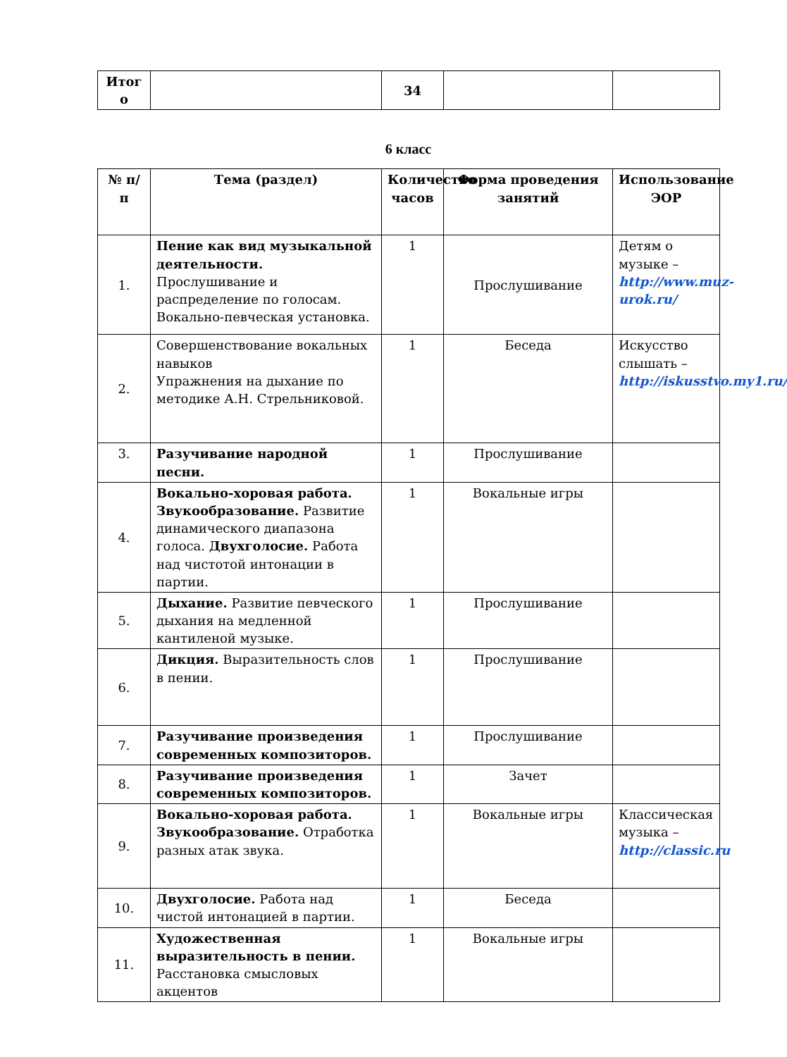| Итог о | | 34 | | |
6 класс
| № п/п | Тема (раздел) | Количество часов | Форма проведения занятий | Использование ЭОР |
| --- | --- | --- | --- | --- |
| 1. | Пение как вид музыкальной деятельности. Прослушивание и распределение по голосам. Вокально-певческая установка. | 1 | Прослушивание | Детям о музыке – http://www.muz-urok.ru/ |
| 2. | Совершенствование вокальных навыков Упражнения на дыхание по методике А.Н. Стрельниковой. | 1 | Беседа | Искусство слышать – http://iskusstvo.my1.ru/ |
| 3. | Разучивание народной песни. | 1 | Прослушивание | |
| 4. | Вокально-хоровая работа. Звукообразование. Развитие динамического диапазона голоса. Двухголосие. Работа над чистотой интонации в партии. | 1 | Вокальные игры | |
| 5. | Дыхание. Развитие певческого дыхания на медленной кантиленой музыке. | 1 | Прослушивание | |
| 6. | Дикция. Выразительность слов в пении. | 1 | Прослушивание | |
| 7. | Разучивание произведения современных композиторов. | 1 | Прослушивание | |
| 8. | Разучивание произведения современных композиторов. | 1 | Зачет | |
| 9. | Вокально-хоровая работа. Звукообразование. Отработка разных атак звука. | 1 | Вокальные игры | Классическая музыка – http://classic.ru |
| 10. | Двухголосие. Работа над чистой интонацией в партии. | 1 | Беседа | |
| 11. | Художественная выразительность в пении. Расстановка смысловых акцентов | 1 | Вокальные игры | |